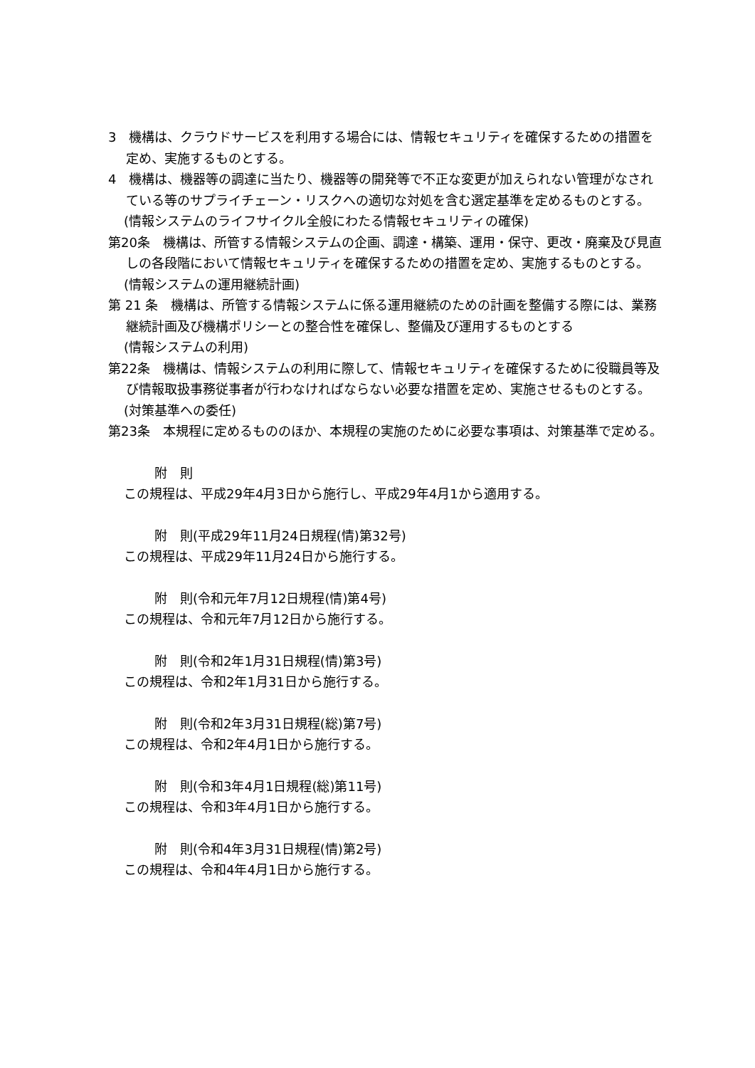3　機構は、クラウドサービスを利用する場合には、情報セキュリティを確保するための措置を定め、実施するものとする。
4　機構は、機器等の調達に当たり、機器等の開発等で不正な変更が加えられない管理がなされている等のサプライチェーン・リスクへの適切な対処を含む選定基準を定めるものとする。
(情報システムのライフサイクル全般にわたる情報セキュリティの確保)
第20条　機構は、所管する情報システムの企画、調達・構築、運用・保守、更改・廃棄及び見直しの各段階において情報セキュリティを確保するための措置を定め、実施するものとする。
(情報システムの運用継続計画)
第 21 条　機構は、所管する情報システムに係る運用継続のための計画を整備する際には、業務継続計画及び機構ポリシーとの整合性を確保し、整備及び運用するものとする
(情報システムの利用)
第22条　機構は、情報システムの利用に際して、情報セキュリティを確保するために役職員等及び情報取扱事務従事者が行わなければならない必要な措置を定め、実施させるものとする。
(対策基準への委任)
第23条　本規程に定めるもののほか、本規程の実施のために必要な事項は、対策基準で定める。
附　則
この規程は、平成29年4月3日から施行し、平成29年4月1から適用する。
附　則(平成29年11月24日規程(情)第32号)
この規程は、平成29年11月24日から施行する。
附　則(令和元年7月12日規程(情)第4号)
この規程は、令和元年7月12日から施行する。
附　則(令和2年1月31日規程(情)第3号)
この規程は、令和2年1月31日から施行する。
附　則(令和2年3月31日規程(総)第7号)
この規程は、令和2年4月1日から施行する。
附　則(令和3年4月1日規程(総)第11号)
この規程は、令和3年4月1日から施行する。
附　則(令和4年3月31日規程(情)第2号)
この規程は、令和4年4月1日から施行する。